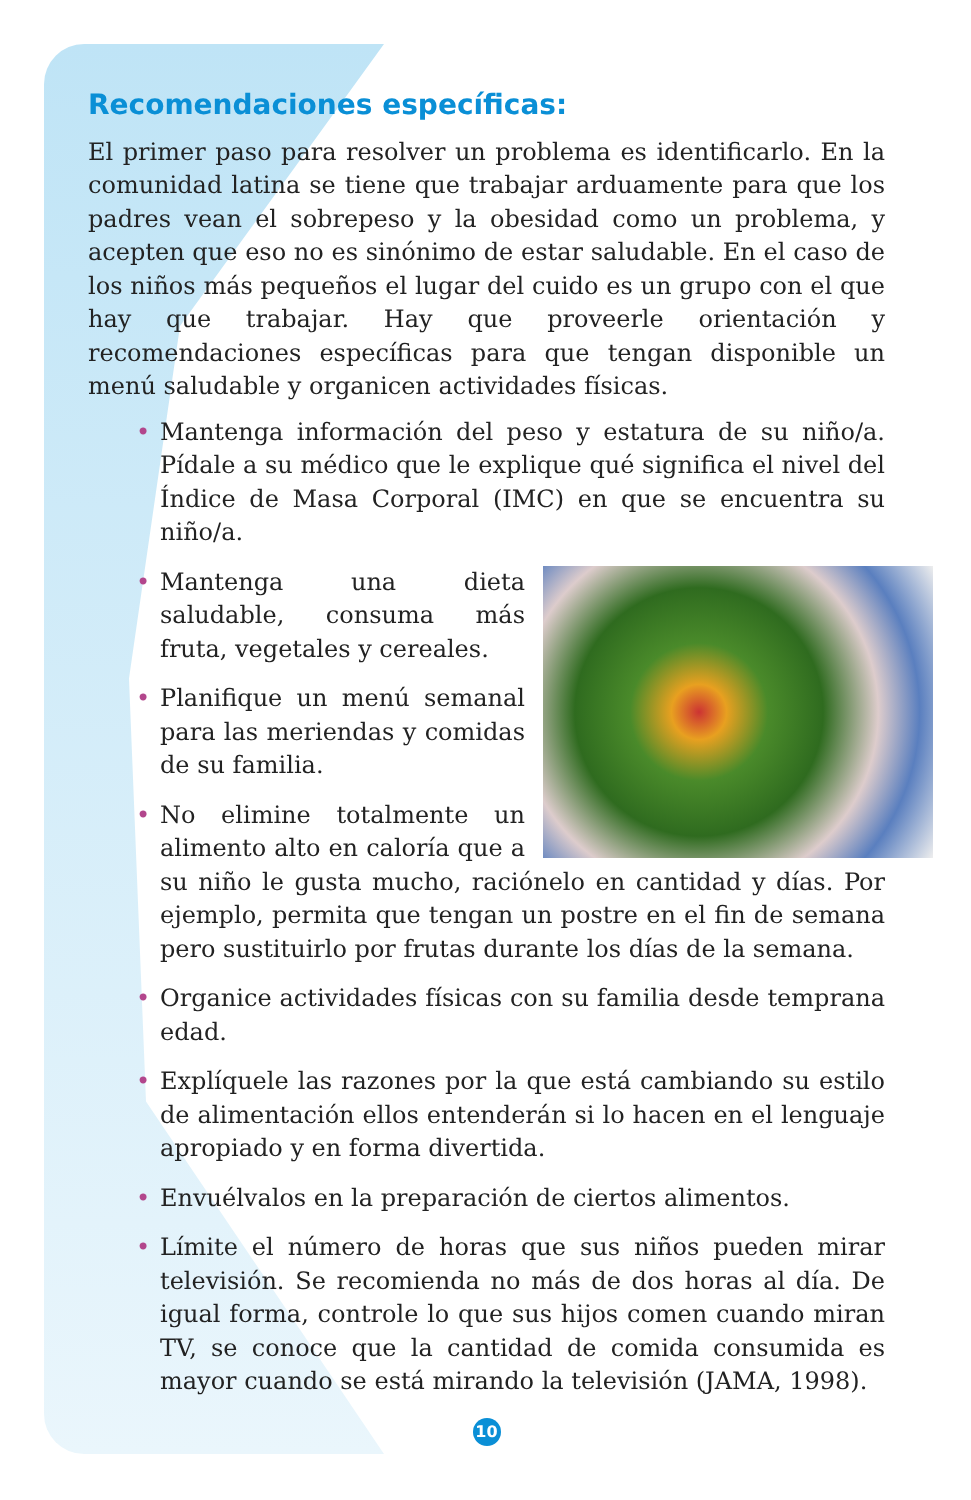Recomendaciones específicas:
El primer paso para resolver un problema es identificarlo. En la comunidad latina se tiene que trabajar arduamente para que los padres vean el sobrepeso y la obesidad como un problema, y acepten que eso no es sinónimo de estar saludable. En el caso de los niños más pequeños el lugar del cuido es un grupo con el que hay que trabajar. Hay que proveerle orientación y recomendaciones específicas para que tengan disponible un menú saludable y organicen actividades físicas.
• Mantenga información del peso y estatura de su niño/a. Pídale a su médico que le explique qué significa el nivel del Índice de Masa Corporal (IMC) en que se encuentra su niño/a.
• Mantenga una dieta saludable, consuma más fruta, vegetales y cereales.
• Planifique un menú semanal para las meriendas y comidas de su familia.
• No elimine totalmente un alimento alto en caloría que a su niño le gusta mucho, raciónelo en cantidad y días. Por ejemplo, permita que tengan un postre en el fin de semana pero sustituirlo por frutas durante los días de la semana.
• Organice actividades físicas con su familia desde temprana edad.
• Explíquele las razones por la que está cambiando su estilo de alimentación ellos entenderán si lo hacen en el lenguaje apropiado y en forma divertida.
• Envuélvalos en la preparación de ciertos alimentos.
• Límite el número de horas que sus niños pueden mirar televisión. Se recomienda no más de dos horas al día. De igual forma, controle lo que sus hijos comen cuando miran TV, se conoce que la cantidad de comida consumida es mayor cuando se está mirando la televisión (JAMA, 1998).
10